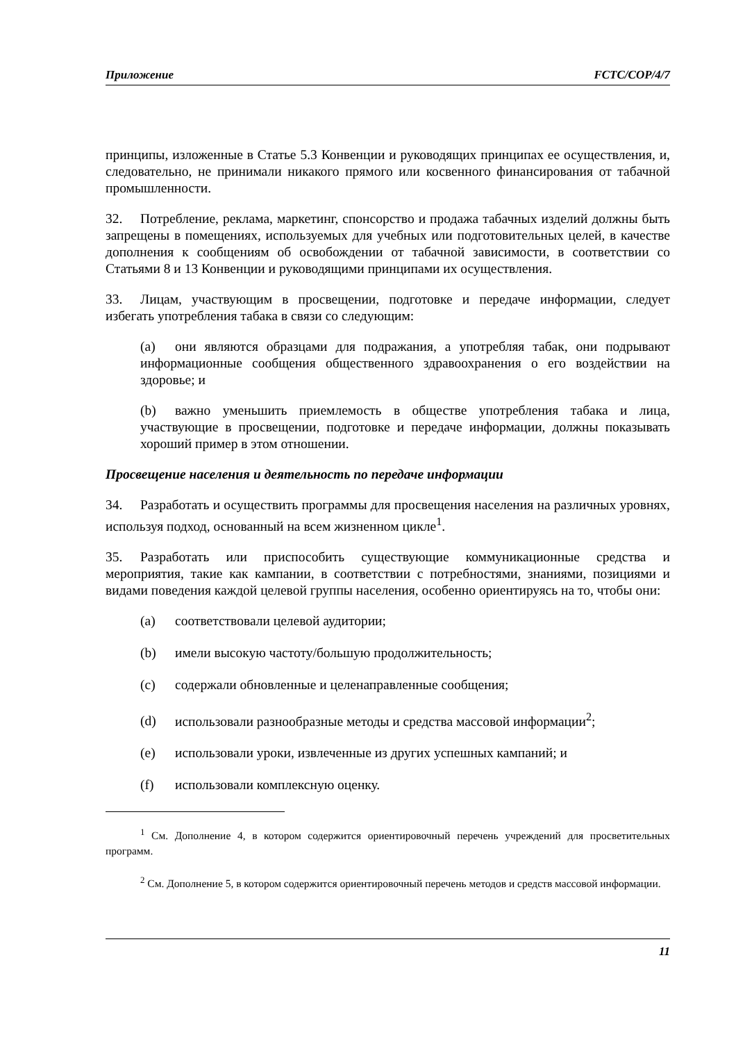Приложение FCTC/COP/4/7
принципы, изложенные в Статье 5.3 Конвенции и руководящих принципах ее осуществления, и, следовательно, не принимали никакого прямого или косвенного финансирования от табачной промышленности.
32. Потребление, реклама, маркетинг, спонсорство и продажа табачных изделий должны быть запрещены в помещениях, используемых для учебных или подготовительных целей, в качестве дополнения к сообщениям об освобождении от табачной зависимости, в соответствии со Статьями 8 и 13 Конвенции и руководящими принципами их осуществления.
33. Лицам, участвующим в просвещении, подготовке и передаче информации, следует избегать употребления табака в связи со следующим:
(a) они являются образцами для подражания, а употребляя табак, они подрывают информационные сообщения общественного здравоохранения о его воздействии на здоровье; и
(b) важно уменьшить приемлемость в обществе употребления табака и лица, участвующие в просвещении, подготовке и передаче информации, должны показывать хороший пример в этом отношении.
Просвещение населения и деятельность по передаче информации
34. Разработать и осуществить программы для просвещения населения на различных уровнях, используя подход, основанный на всем жизненном цикле<sup>1</sup>.
35. Разработать или приспособить существующие коммуникационные средства и мероприятия, такие как кампании, в соответствии с потребностями, знаниями, позициями и видами поведения каждой целевой группы населения, особенно ориентируясь на то, чтобы они:
(a) соответствовали целевой аудитории;
(b) имели высокую частоту/большую продолжительность;
(c) содержали обновленные и целенаправленные сообщения;
(d) использовали разнообразные методы и средства массовой информации<sup>2</sup>;
(e) использовали уроки, извлеченные из других успешных кампаний; и
(f) использовали комплексную оценку.
<sup>1</sup> См. Дополнение 4, в котором содержится ориентировочный перечень учреждений для просветительных программ.
<sup>2</sup> См. Дополнение 5, в котором содержится ориентировочный перечень методов и средств массовой информации.
11